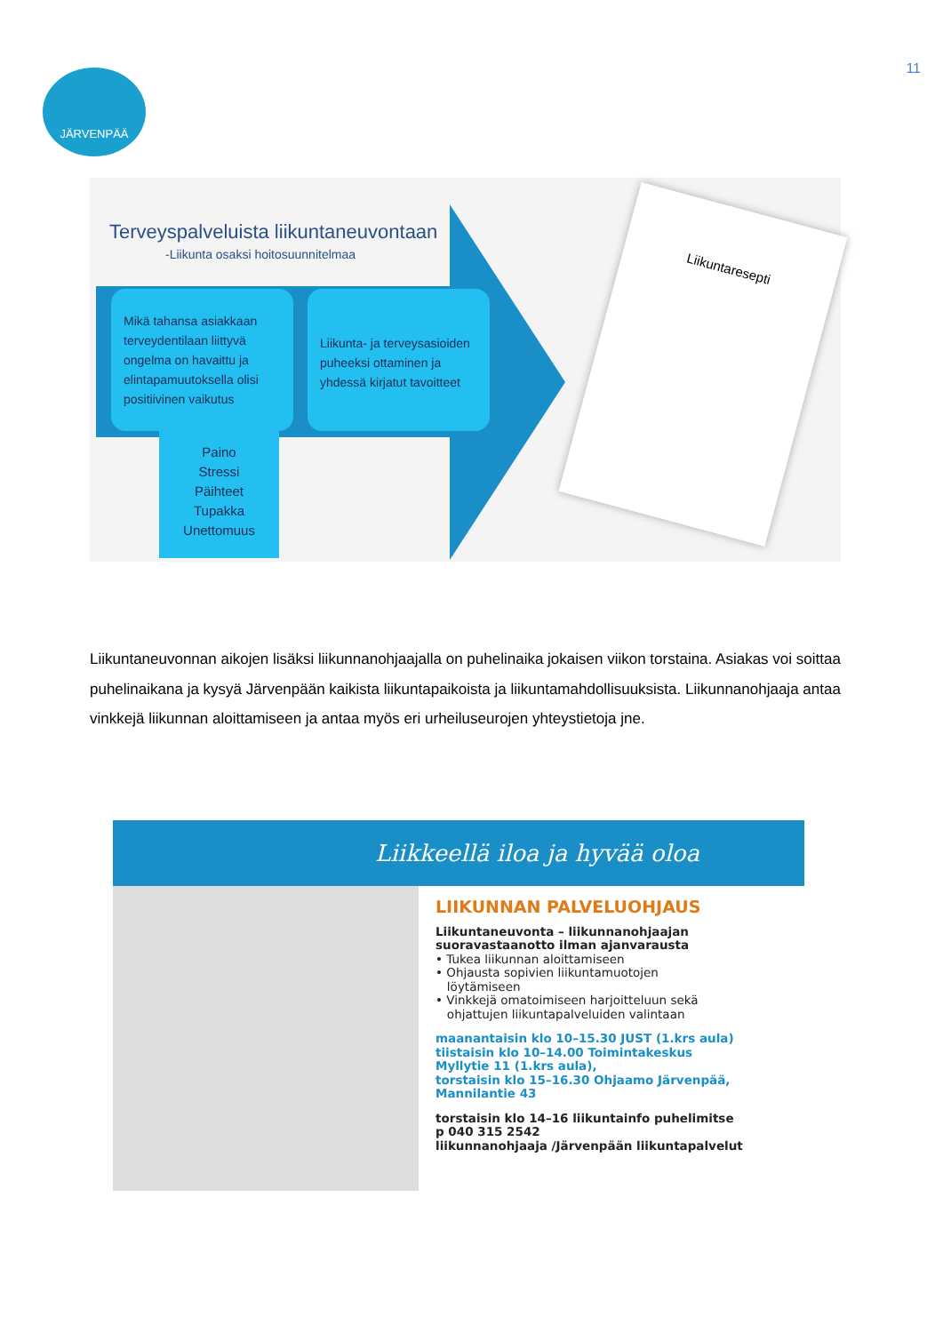11 JÄRVENPÄÄ
Terveyspalveluista liikuntaneuvontaan
-Liikunta osaksi hoitosuunnitelmaa
Mikä tahansa asiakkaan terveydentilaan liittyvä ongelma on havaittu ja elintapamuutoksella olisi positiivinen vaikutus
Liikunta- ja terveysasioiden puheeksi ottaminen ja yhdessä kirjatut tavoitteet
Paino
Stressi
Päihteet
Tupakka
Unettomuus
Liikuntaresepti
Liikuntaneuvonnan aikojen lisäksi liikunnanohjaajalla on puhelinaika jokaisen viikon torstaina. Asiakas voi soittaa puhelinaikana ja kysyä Järvenpään kaikista liikuntapaikoista ja liikuntamahdollisuuksista. Liikunnanohjaaja antaa vinkkejä liikunnan aloittamiseen ja antaa myös eri urheiluseurojen yhteystietoja jne.
Liikkeellä iloa ja hyvää oloa
LIIKUNNAN PALVELUOHJAUS
Liikuntaneuvonta – liikunnanohjaajan
suoravastaanotto ilman ajanvarausta
• Tukea liikunnan aloittamiseen
• Ohjausta sopivien liikuntamuotojen
löytämiseen
• Vinkkejä omatoimiseen harjoitteluun sekä
ohjattujen liikuntapalveluiden valintaan
maanantaisin klo 10–15.30 JUST (1.krs aula)
tiistaisin klo 10–14.00 Toimintakeskus
Myllytie 11 (1.krs aula),
torstaisin klo 15–16.30 Ohjaamo Järvenpää,
Mannilantie 43
torstaisin klo 14–16 liikuntainfo puhelimitse
p 040 315 2542
liikunnanohjaaja /Järvenpään liikuntapalvelut